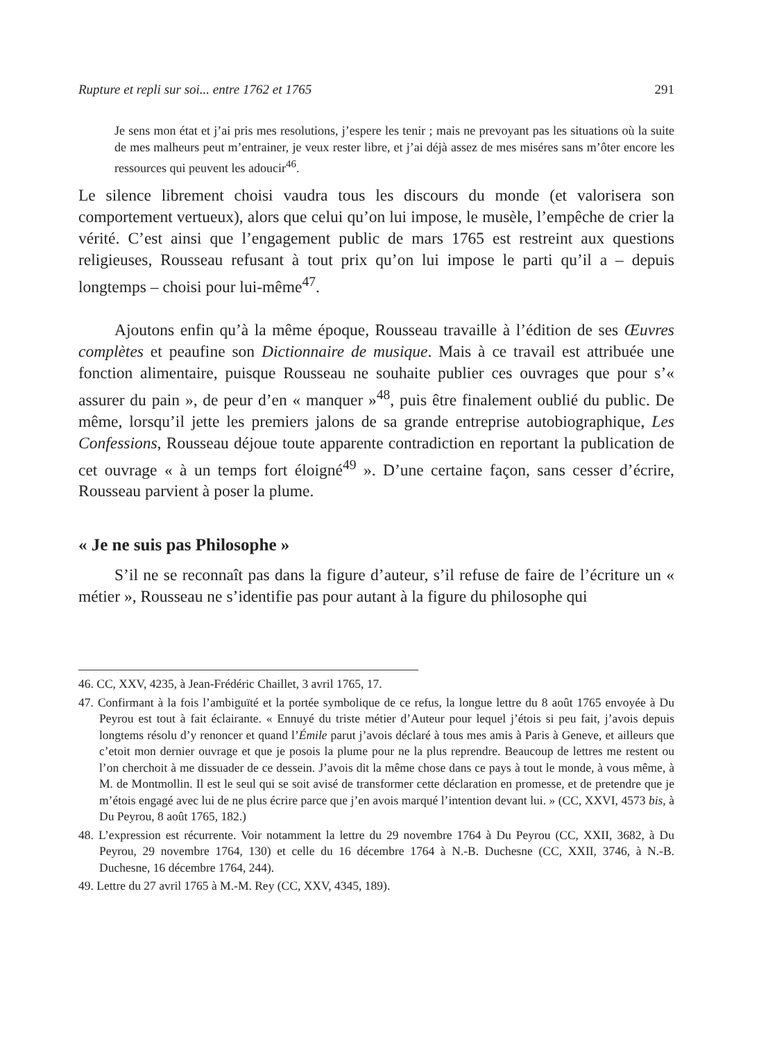Rupture et repli sur soi... entre 1762 et 1765 291
Je sens mon état et j’ai pris mes resolutions, j’espere les tenir ; mais ne prevoyant pas les situations où la suite de mes malheurs peut m’entrainer, je veux rester libre, et j’ai déjà assez de mes miséres sans m’ôter encore les ressources qui peuvent les adoucir<sup>46</sup>.
Le silence librement choisi vaudra tous les discours du monde (et valorisera son comportement vertueux), alors que celui qu’on lui impose, le musèle, l’empêche de crier la vérité. C’est ainsi que l’engagement public de mars 1765 est restreint aux questions religieuses, Rousseau refusant à tout prix qu’on lui impose le parti qu’il a – depuis longtemps – choisi pour lui-même<sup>47</sup>.
Ajoutons enfin qu’à la même époque, Rousseau travaille à l’édition de ses Œuvres complètes et peaufine son Dictionnaire de musique. Mais à ce travail est attribuée une fonction alimentaire, puisque Rousseau ne souhaite publier ces ouvrages que pour s’« assurer du pain », de peur d’en « manquer »<sup>48</sup>, puis être finalement oublié du public. De même, lorsqu’il jette les premiers jalons de sa grande entreprise autobiographique, Les Confessions, Rousseau déjoue toute apparente contradiction en reportant la publication de cet ouvrage « à un temps fort éloigné<sup>49</sup> ». D’une certaine façon, sans cesser d’écrire, Rousseau parvient à poser la plume.
« Je ne suis pas Philosophe »
S’il ne se reconnaît pas dans la figure d’auteur, s’il refuse de faire de l’écriture un « métier », Rousseau ne s’identifie pas pour autant à la figure du philosophe qui
46. CC, XXV, 4235, à Jean-Frédéric Chaillet, 3 avril 1765, 17.
47. Confirmant à la fois l’ambiguïté et la portée symbolique de ce refus, la longue lettre du 8 août 1765 envoyée à Du Peyrou est tout à fait éclairante. « Ennuyé du triste métier d’Auteur pour lequel j’étois si peu fait, j’avois depuis longtems résolu d’y renoncer et quand l’Émile parut j’avois déclaré à tous mes amis à Paris à Geneve, et ailleurs que c’etoit mon dernier ouvrage et que je posois la plume pour ne la plus reprendre. Beaucoup de lettres me restent ou l’on cherchoit à me dissuader de ce dessein. J’avois dit la même chose dans ce pays à tout le monde, à vous même, à M. de Montmollin. Il est le seul qui se soit avisé de transformer cette déclaration en promesse, et de pretendre que je m’étois engagé avec lui de ne plus écrire parce que j’en avois marqué l’intention devant lui. » (CC, XXVI, 4573 bis, à Du Peyrou, 8 août 1765, 182.)
48. L’expression est récurrente. Voir notamment la lettre du 29 novembre 1764 à Du Peyrou (CC, XXII, 3682, à Du Peyrou, 29 novembre 1764, 130) et celle du 16 décembre 1764 à N.-B. Duchesne (CC, XXII, 3746, à N.-B. Duchesne, 16 décembre 1764, 244).
49. Lettre du 27 avril 1765 à M.-M. Rey (CC, XXV, 4345, 189).